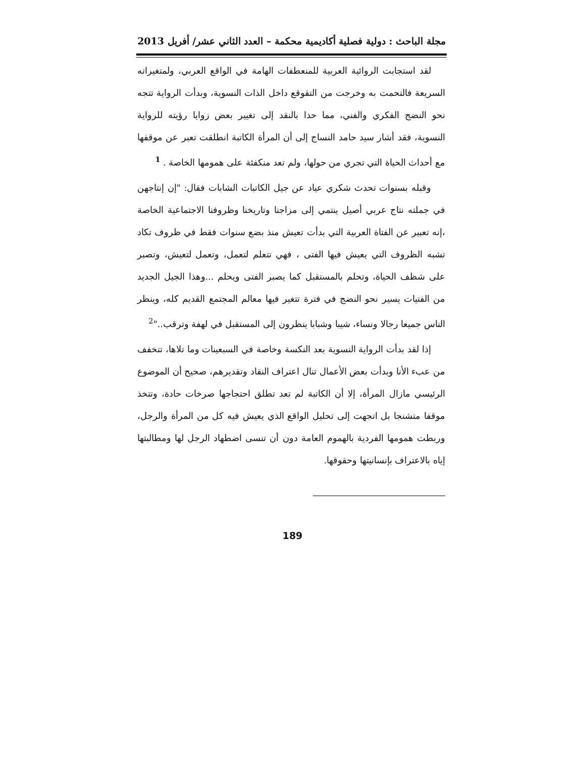مجلة الباحث : دولية فصلية أكاديمية محكمة – العدد الثاني عشر/ أفريل 2013
لقد استجابت الروائية العربية للمنعطفات الهامة في الواقع العربي، ولمتغيراته السريعة فالتحمت به وخرجت من التقوقع داخل الذات النسوية، وبدأت الرواية تتجه نحو النضج الفكري والفني، مما حدا بالنقد إلى تغيير بعض زوايا رؤيته للرواية النسوية، فقد أشار سيد حامد النساج إلى أن المرأة الكاتبة انطلقت تعبر عن موقفها مع أحداث الحياة التي تجري من حولها، ولم تعد منكفئة على همومها الخاصة . <sup>1</sup>
وقبله بسنوات تحدث شكري عياد عن جيل الكاتبات الشابات فقال: "إن إنتاجهن في جملته نتاج عربي أصيل ينتمي إلى مزاجنا وتاريخنا وظروفنا الاجتماعية الخاصة ،إنه تعبير عن الفتاة العربية التي بدأت تعيش منذ بضع سنوات فقط في ظروف تكاد تشبه الظروف التي يعيش فيها الفتى ، فهي تتعلم لتعمل، وتعمل لتعيش، وتصبر على شظف الحياة، وتحلم بالمستقبل كما يصبر الفتى ويحلم ...وهذا الجيل الجديد من الفتيات يسير نحو النضج في فترة تتغير فيها معالم المجتمع القديم كله، وينظر الناس جميعا رجالا ونساء، شيبا وشبابا ينظرون إلى المستقبل في لهفة وترقب.."<sup>2</sup>
إذا لقد بدأت الرواية النسوية بعد النكسة وخاصة في السبعينات وما تلاها، تتخفف من عبء الأنا وبدأت بعض الأعمال تنال اعتراف النقاد وتقديرهم، صحيح أن الموضوع الرئيسي مازال المرأة، إلا أن الكاتبة لم تعد تطلق احتجاجها صرخات حادة، وتتخذ موقفا متشنجا بل اتجهت إلى تحليل الواقع الذي يعيش فيه كل من المرأة والرجل، وربطت همومها الفردية بالهموم العامة دون أن تنسى اضطهاد الرجل لها ومطالبتها إياه بالاعتراف بإنسانيتها وحقوقها.
189